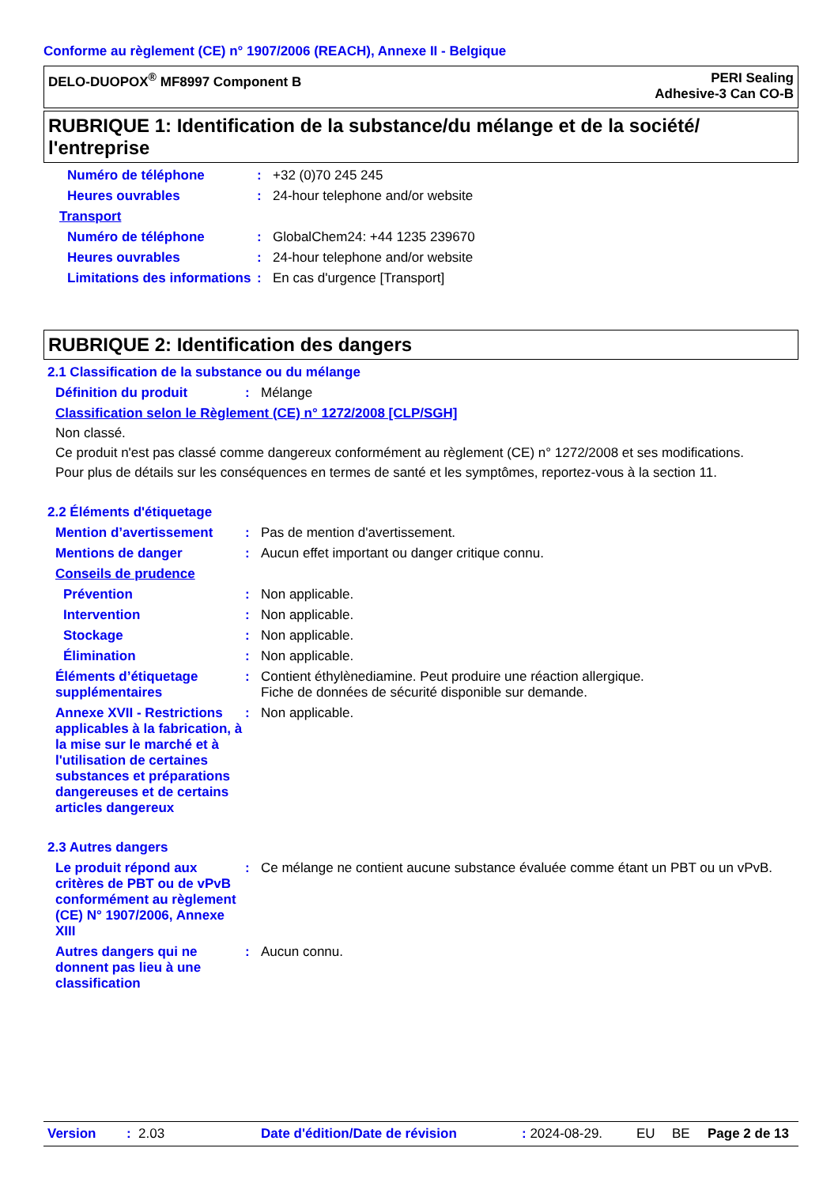Conforme au règlement (CE) n° 1907/2006 (REACH), Annexe II - Belgique
DELO-DUOPOX<sup>®</sup> MF8997 Component B
PERI Sealing
Adhesive-3 Can CO-B
RUBRIQUE 1: Identification de la substance/du mélange et de la société/ l'entreprise
Numéro de téléphone: +32 (0)70 245 245
Heures ouvrables: 24-hour telephone and/or website
Transport
Numéro de téléphone: GlobalChem24: +44 1235 239670
Heures ouvrables: 24-hour telephone and/or website
Limitations des informations: En cas d'urgence [Transport]
RUBRIQUE 2: Identification des dangers
2.1 Classification de la substance ou du mélange
Définition du produit: Mélange
Classification selon le Règlement (CE) n° 1272/2008 [CLP/SGH]
Non classé.
Ce produit n'est pas classé comme dangereux conformément au règlement (CE) n° 1272/2008 et ses modifications.
Pour plus de détails sur les conséquences en termes de santé et les symptômes, reportez-vous à la section 11.
2.2 Éléments d'étiquetage
Mention d’avertissement: Pas de mention d'avertissement.
Mentions de danger: Aucun effet important ou danger critique connu.
Conseils de prudence
Prévention: Non applicable.
Intervention: Non applicable.
Stockage: Non applicable.
Élimination: Non applicable.
Éléments d’étiquetage supplémentaires: Contient éthylènediamine. Peut produire une réaction allergique.
Fiche de données de sécurité disponible sur demande.
Annexe XVII - Restrictions applicables à la fabrication, à la mise sur le marché et à l'utilisation de certaines substances et préparations dangereuses et de certains articles dangereux: Non applicable.
2.3 Autres dangers
Le produit répond aux critères de PBT ou de vPvB conformément au règlement (CE) N° 1907/2006, Annexe XIII: Ce mélange ne contient aucune substance évaluée comme étant un PBT ou un vPvB.
Autres dangers qui ne donnent pas lieu à une classification: Aucun connu.
Version: 2.03 Date d'édition/Date de révision: 2024-08-29. EU BE Page 2 de 13